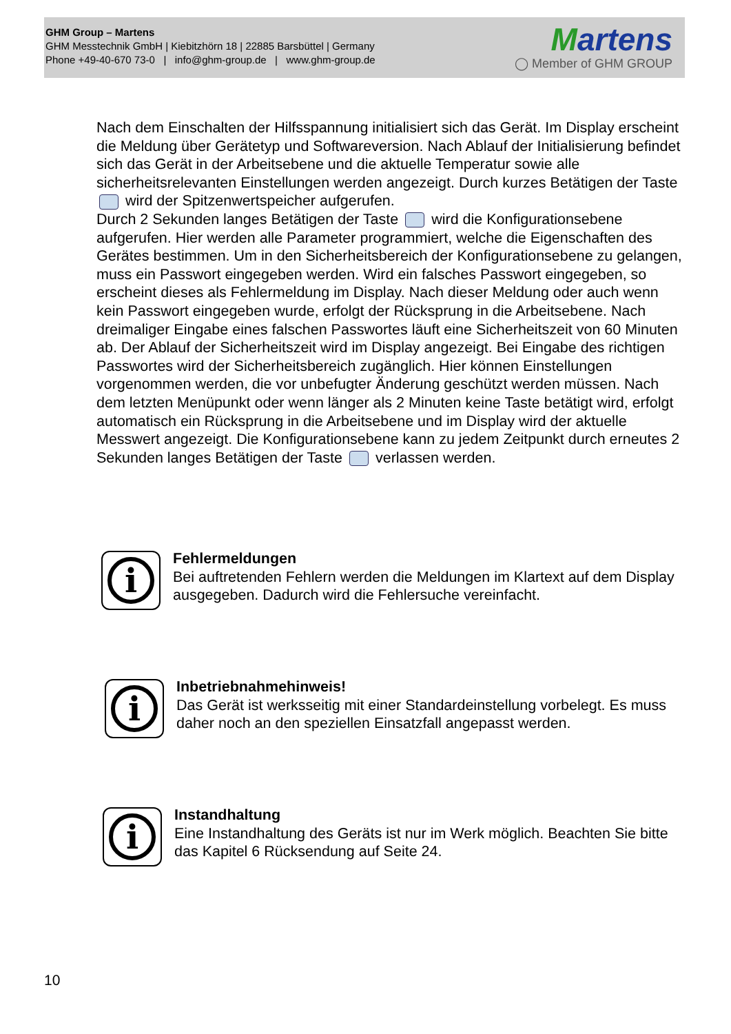GHM Group – Martens
GHM Messtechnik GmbH | Kiebitzhörn 18 | 22885 Barsbüttel | Germany
Phone +49-40-670 73-0 | info@ghm-group.de | www.ghm-group.de
Martens
◯ Member of GHM GROUP
Nach dem Einschalten der Hilfsspannung initialisiert sich das Gerät. Im Display erscheint die Meldung über Gerätetyp und Softwareversion. Nach Ablauf der Initialisierung befindet sich das Gerät in der Arbeitsebene und die aktuelle Temperatur sowie alle sicherheitsrelevanten Einstellungen werden angezeigt. Durch kurzes Betätigen der Taste wird der Spitzenwertspeicher aufgerufen.
Durch 2 Sekunden langes Betätigen der Taste wird die Konfigurationsebene aufgerufen. Hier werden alle Parameter programmiert, welche die Eigenschaften des Gerätes bestimmen. Um in den Sicherheitsbereich der Konfigurationsebene zu gelangen, muss ein Passwort eingegeben werden. Wird ein falsches Passwort eingegeben, so erscheint dieses als Fehlermeldung im Display. Nach dieser Meldung oder auch wenn kein Passwort eingegeben wurde, erfolgt der Rücksprung in die Arbeitsebene. Nach dreimaliger Eingabe eines falschen Passwortes läuft eine Sicherheitszeit von 60 Minuten ab. Der Ablauf der Sicherheitszeit wird im Display angezeigt. Bei Eingabe des richtigen Passwortes wird der Sicherheitsbereich zugänglich. Hier können Einstellungen vorgenommen werden, die vor unbefugter Änderung geschützt werden müssen. Nach dem letzten Menüpunkt oder wenn länger als 2 Minuten keine Taste betätigt wird, erfolgt automatisch ein Rücksprung in die Arbeitsebene und im Display wird der aktuelle Messwert angezeigt. Die Konfigurationsebene kann zu jedem Zeitpunkt durch erneutes 2 Sekunden langes Betätigen der Taste verlassen werden.
i
Fehlermeldungen
Bei auftretenden Fehlern werden die Meldungen im Klartext auf dem Display ausgegeben. Dadurch wird die Fehlersuche vereinfacht.
i
Inbetriebnahmehinweis!
Das Gerät ist werksseitig mit einer Standardeinstellung vorbelegt. Es muss daher noch an den speziellen Einsatzfall angepasst werden.
i
Instandhaltung
Eine Instandhaltung des Geräts ist nur im Werk möglich. Beachten Sie bitte das Kapitel 6 Rücksendung auf Seite 24.
10